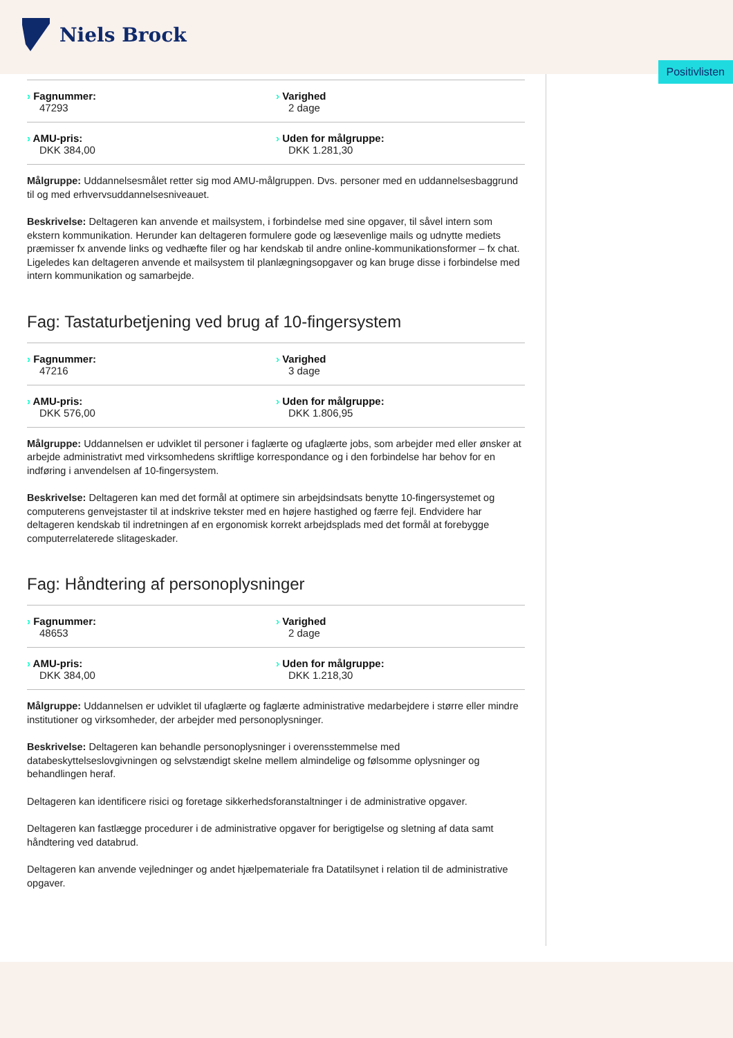Niels Brock
Positivlisten
| Fagnummer: 47293 | Varighed 2 dage |
| AMU-pris: DKK 384,00 | Uden for målgruppe: DKK 1.281,30 |
Målgruppe: Uddannelsesmålet retter sig mod AMU-målgruppen. Dvs. personer med en uddannelsesbaggrund til og med erhvervsuddannelsesniveauet.
Beskrivelse: Deltageren kan anvende et mailsystem, i forbindelse med sine opgaver, til såvel intern som ekstern kommunikation. Herunder kan deltageren formulere gode og læsevenlige mails og udnytte mediets præmisser fx anvende links og vedhæfte filer og har kendskab til andre online-kommunikationsformer – fx chat. Ligeledes kan deltageren anvende et mailsystem til planlægningsopgaver og kan bruge disse i forbindelse med intern kommunikation og samarbejde.
Fag: Tastaturbetjening ved brug af 10-fingersystem
| Fagnummer: 47216 | Varighed 3 dage |
| AMU-pris: DKK 576,00 | Uden for målgruppe: DKK 1.806,95 |
Målgruppe: Uddannelsen er udviklet til personer i faglærte og ufaglærte jobs, som arbejder med eller ønsker at arbejde administrativt med virksomhedens skriftlige korrespondance og i den forbindelse har behov for en indføring i anvendelsen af 10-fingersystem.
Beskrivelse: Deltageren kan med det formål at optimere sin arbejdsindsats benytte 10-fingersystemet og computerens genvejstaster til at indskrive tekster med en højere hastighed og færre fejl. Endvidere har deltageren kendskab til indretningen af en ergonomisk korrekt arbejdsplads med det formål at forebygge computerrelaterede slitageskader.
Fag: Håndtering af personoplysninger
| Fagnummer: 48653 | Varighed 2 dage |
| AMU-pris: DKK 384,00 | Uden for målgruppe: DKK 1.218,30 |
Målgruppe: Uddannelsen er udviklet til ufaglærte og faglærte administrative medarbejdere i større eller mindre institutioner og virksomheder, der arbejder med personoplysninger.
Beskrivelse: Deltageren kan behandle personoplysninger i overensstemmelse med databeskyttelseslovgivningen og selvstændigt skelne mellem almindelige og følsomme oplysninger og behandlingen heraf.
Deltageren kan identificere risici og foretage sikkerhedsforanstaltninger i de administrative opgaver.
Deltageren kan fastlægge procedurer i de administrative opgaver for berigtigelse og sletning af data samt håndtering ved databrud.
Deltageren kan anvende vejledninger og andet hjælpemateriale fra Datatilsynet i relation til de administrative opgaver.